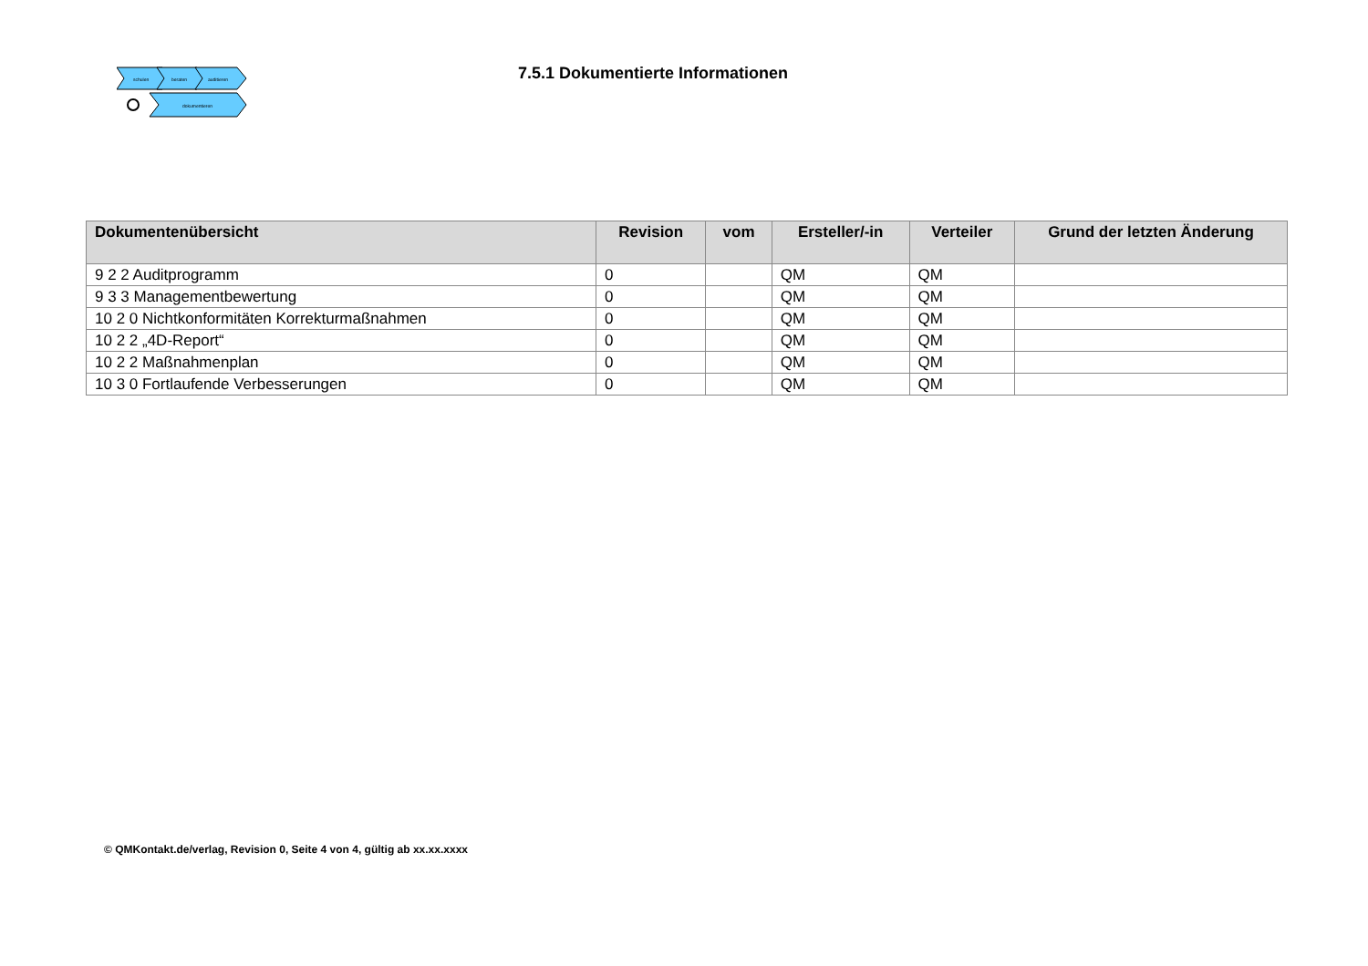schulen
beraten
auditieren
dokumentieren
7.5.1 Dokumentierte Informationen
| Dokumentenübersicht | Revision | vom | Ersteller/-in | Verteiler | Grund der letzten Änderung |
| --- | --- | --- | --- | --- | --- |
| 9 2 2 Auditprogramm | 0 | | QM | QM | |
| 9 3 3 Managementbewertung | 0 | | QM | QM | |
| 10 2 0 Nichtkonformitäten Korrekturmaßnahmen | 0 | | QM | QM | |
| 10 2 2 „4D-Report“ | 0 | | QM | QM | |
| 10 2 2 Maßnahmenplan | 0 | | QM | QM | |
| 10 3 0 Fortlaufende Verbesserungen | 0 | | QM | QM | |
© QMKontakt.de/verlag, Revision 0, Seite 4 von 4, gültig ab xx.xx.xxxx